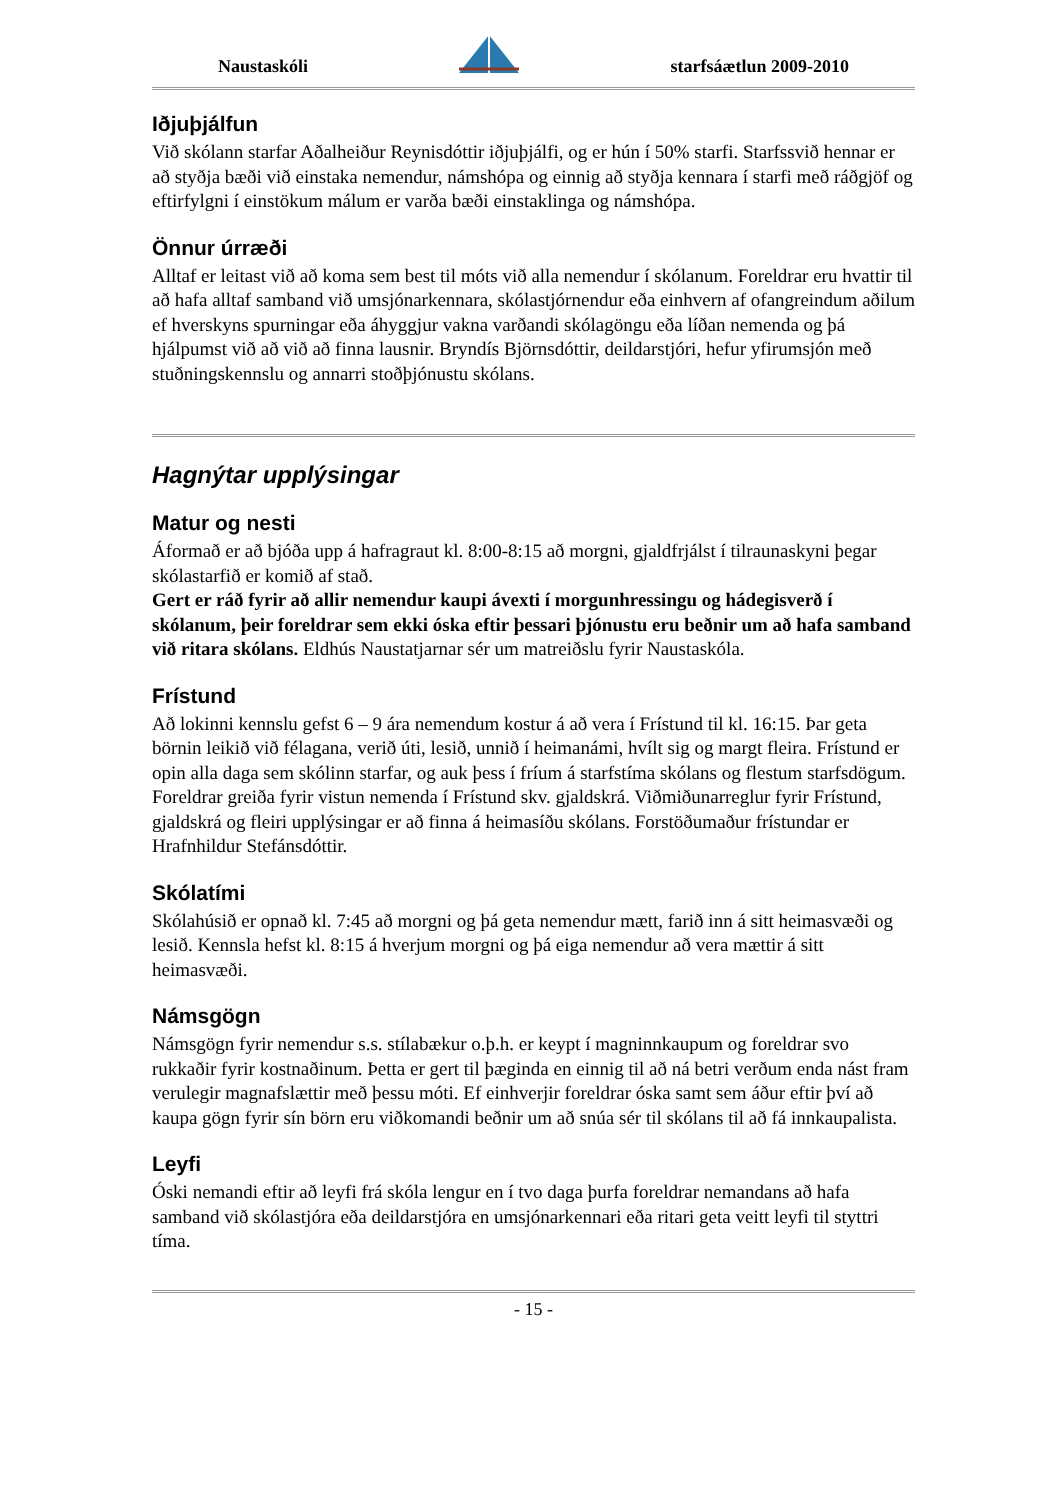Naustaskóli starfsáætlun 2009-2010
Iðjuþjálfun
Við skólann starfar Aðalheiður Reynisdóttir iðjuþjálfi, og er hún í 50% starfi. Starfssvið hennar er að styðja bæði við einstaka nemendur, námshópa og einnig að styðja kennara í starfi með ráðgjöf og eftirfylgni í einstökum málum er varða bæði einstaklinga og námshópa.
Önnur úrræði
Alltaf er leitast við að koma sem best til móts við alla nemendur í skólanum. Foreldrar eru hvattir til að hafa alltaf samband við umsjónarkennara, skólastjórnendur eða einhvern af ofangreindum aðilum ef hverskyns spurningar eða áhyggjur vakna varðandi skólagöngu eða líðan nemenda og þá hjálpumst við að við að finna lausnir. Bryndís Björnsdóttir, deildarstjóri, hefur yfirumsjón með stuðningskennslu og annarri stoðþjónustu skólans.
Hagnýtar upplýsingar
Matur og nesti
Áformað er að bjóða upp á hafragraut kl. 8:00-8:15 að morgni, gjaldfrjálst í tilraunaskyni þegar skólastarfið er komið af stað.
Gert er ráð fyrir að allir nemendur kaupi ávexti í morgunhressingu og hádegisverð í skólanum, þeir foreldrar sem ekki óska eftir þessari þjónustu eru beðnir um að hafa samband við ritara skólans. Eldhús Naustatjarnar sér um matreiðslu fyrir Naustaskóla.
Frístund
Að lokinni kennslu gefst 6 – 9 ára nemendum kostur á að vera í Frístund til kl. 16:15. Þar geta börnin leikið við félagana, verið úti, lesið, unnið í heimanámi, hvílt sig og margt fleira. Frístund er opin alla daga sem skólinn starfar, og auk þess í fríum á starfstíma skólans og flestum starfsdögum. Foreldrar greiða fyrir vistun nemenda í Frístund skv. gjaldskrá. Viðmiðunarreglur fyrir Frístund, gjaldskrá og fleiri upplýsingar er að finna á heimasíðu skólans. Forstöðumaður frístundar er Hrafnhildur Stefánsdóttir.
Skólatími
Skólahúsið er opnað kl. 7:45 að morgni og þá geta nemendur mætt, farið inn á sitt heimasvæði og lesið. Kennsla hefst kl. 8:15 á hverjum morgni og þá eiga nemendur að vera mættir á sitt heimasvæði.
Námsgögn
Námsgögn fyrir nemendur s.s. stílabækur o.þ.h. er keypt í magninnkaupum og foreldrar svo rukkaðir fyrir kostnaðinum. Þetta er gert til þæginda en einnig til að ná betri verðum enda nást fram verulegir magnafslættir með þessu móti. Ef einhverjir foreldrar óska samt sem áður eftir því að kaupa gögn fyrir sín börn eru viðkomandi beðnir um að snúa sér til skólans til að fá innkaupalista.
Leyfi
Óski nemandi eftir að leyfi frá skóla lengur en í tvo daga þurfa foreldrar nemandans að hafa samband við skólastjóra eða deildarstjóra en umsjónarkennari eða ritari geta veitt leyfi til styttri tíma.
- 15 -